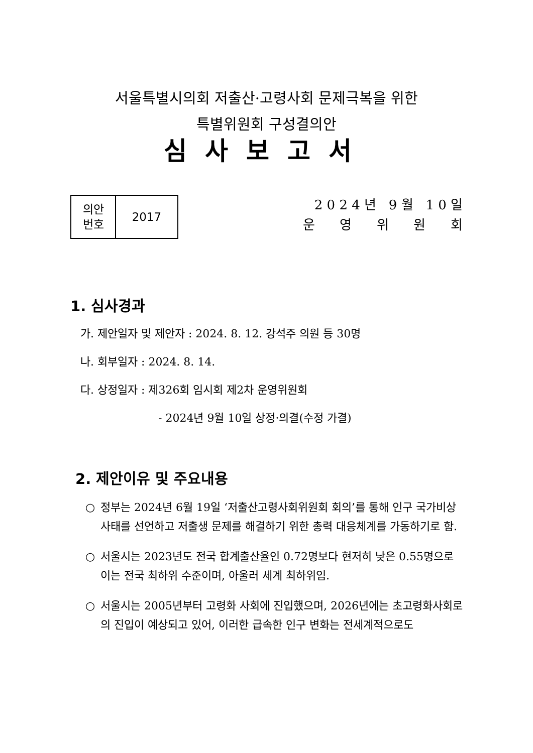서울특별시의회 저출산·고령사회 문제극복을 위한
특별위원회 구성결의안
심사보고서
| 의안 번호 | 2017 |
2 0 2 4 년 9 월 1 0 일
운 영 위 원 회
1. 심사경과
가. 제안일자 및 제안자 : 2024. 8. 12. 강석주 의원 등 30명
나. 회부일자 : 2024. 8. 14.
다. 상정일자 : 제326회 임시회 제2차 운영위원회
- 2024년 9월 10일 상정·의결(수정 가결)
2. 제안이유 및 주요내용
○ 정부는 2024년 6월 19일 ‘저출산고령사회위원회 회의’를 통해 인구 국가비상사태를 선언하고 저출생 문제를 해결하기 위한 총력 대응체계를 가동하기로 함.
○ 서울시는 2023년도 전국 합계출산율인 0.72명보다 현저히 낮은 0.55명으로 이는 전국 최하위 수준이며, 아울러 세계 최하위임.
○ 서울시는 2005년부터 고령화 사회에 진입했으며, 2026년에는 초고령화사회로의 진입이 예상되고 있어, 이러한 급속한 인구 변화는 전세계적으로도